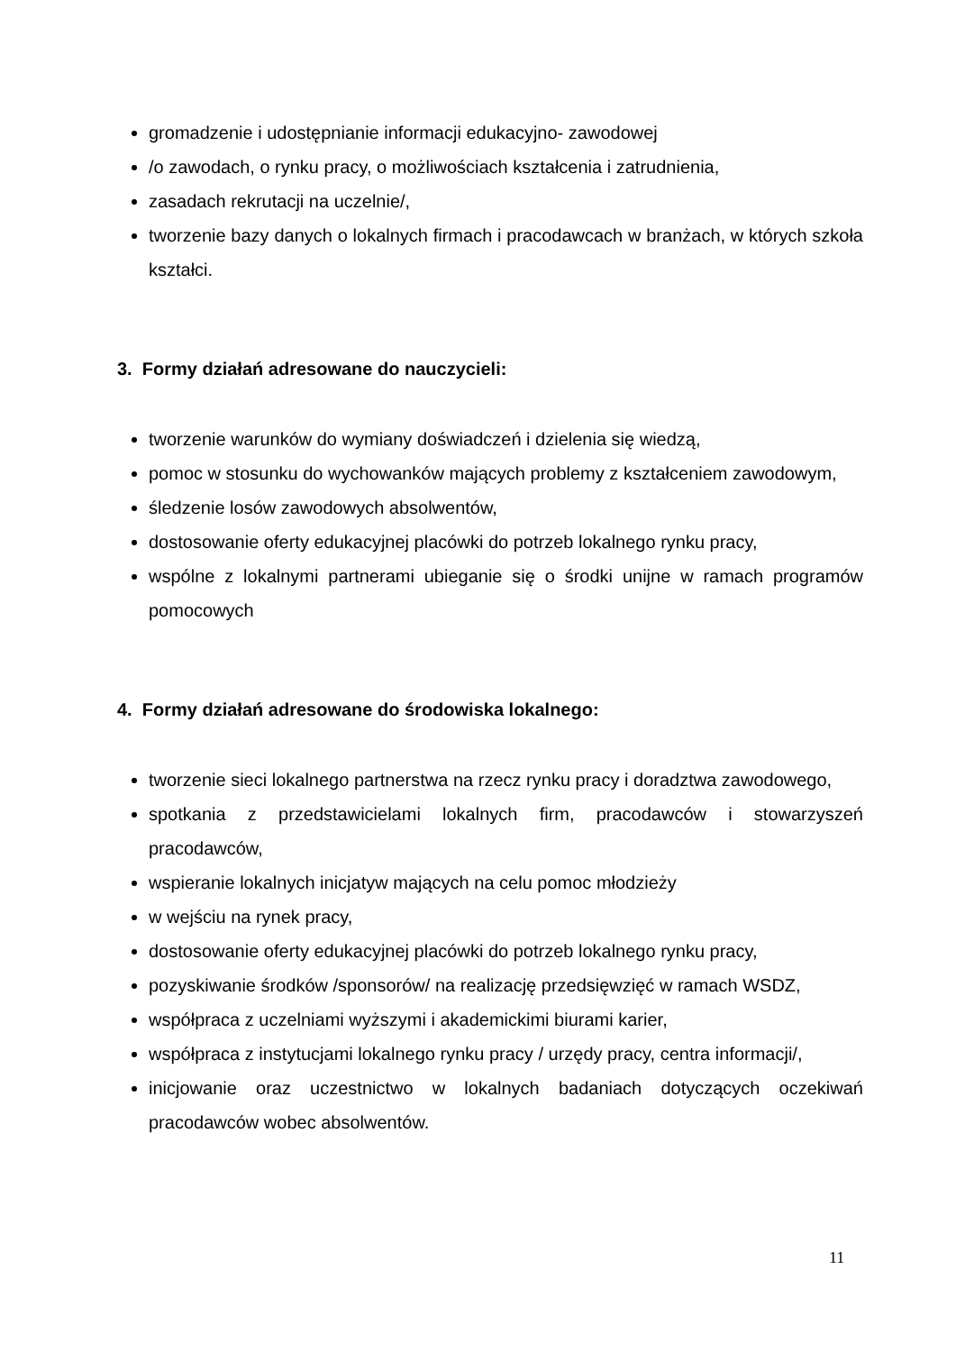gromadzenie i udostępnianie informacji edukacyjno- zawodowej
/o zawodach, o rynku pracy, o możliwościach kształcenia i zatrudnienia,
zasadach rekrutacji na uczelnie/,
tworzenie bazy danych o lokalnych firmach i pracodawcach w branżach, w których szkoła kształci.
3. Formy działań adresowane do nauczycieli:
tworzenie warunków do wymiany doświadczeń i dzielenia się wiedzą,
pomoc w stosunku do wychowanków mających problemy z kształceniem zawodowym,
śledzenie losów zawodowych absolwentów,
dostosowanie oferty edukacyjnej placówki do potrzeb lokalnego rynku pracy,
wspólne z lokalnymi partnerami ubieganie się o środki unijne w ramach programów pomocowych
4. Formy działań adresowane do środowiska lokalnego:
tworzenie sieci lokalnego partnerstwa na rzecz rynku pracy i doradztwa zawodowego,
spotkania z przedstawicielami lokalnych firm, pracodawców i stowarzyszeń pracodawców,
wspieranie lokalnych inicjatyw mających na celu pomoc młodzieży
w wejściu na rynek pracy,
dostosowanie oferty edukacyjnej placówki do potrzeb lokalnego rynku pracy,
pozyskiwanie środków /sponsorów/ na realizację przedsięwzięć w ramach WSDZ,
współpraca z uczelniami wyższymi i akademickimi biurami karier,
współpraca z instytucjami lokalnego rynku pracy / urzędy pracy, centra informacji/,
inicjowanie oraz uczestnictwo w lokalnych badaniach dotyczących oczekiwań pracodawców wobec absolwentów.
11